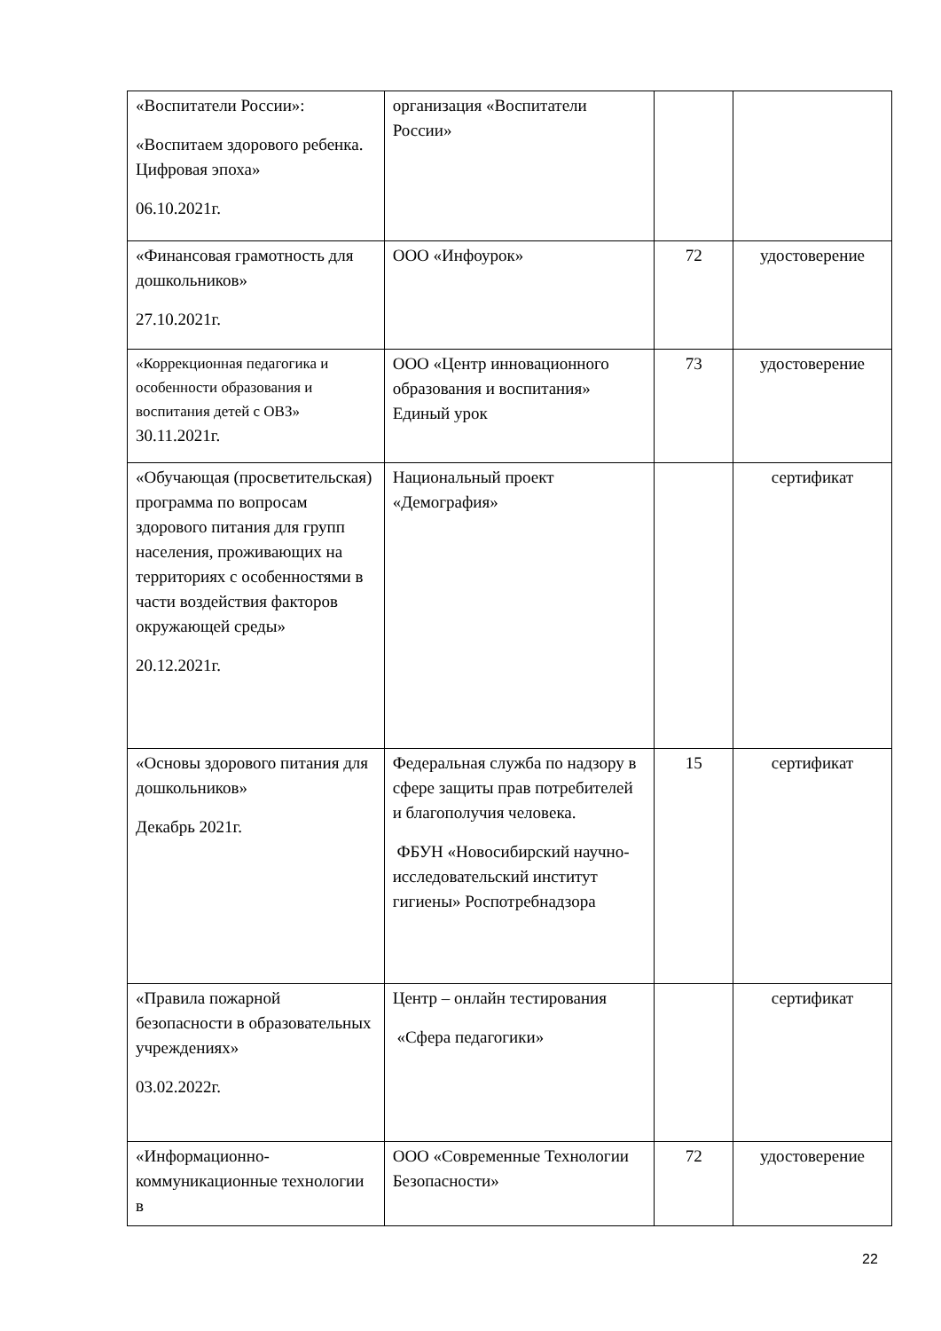| «Воспитатели России»: «Воспитаем здорового ребенка. Цифровая эпоха» 06.10.2021г. | организация «Воспитатели России» | | |
| «Финансовая грамотность для дошкольников» 27.10.2021г. | ООО «Инфоурок» | 72 | удостоверение |
| «Коррекционная педагогика и особенности образования и воспитания детей с ОВЗ» 30.11.2021г. | ООО «Центр инновационного образования и воспитания» Единый урок | 73 | удостоверение |
| «Обучающая (просветительская) программа по вопросам здорового питания для групп населения, проживающих на территориях с особенностями в части воздействия факторов окружающей среды» 20.12.2021г. | Национальный проект «Демография» | | сертификат |
| «Основы здорового питания для дошкольников» Декабрь 2021г. | Федеральная служба по надзору в сфере защиты прав потребителей и благополучия человека. ФБУН «Новосибирский научно-исследовательский институт гигиены» Роспотребнадзора | 15 | сертификат |
| «Правила пожарной безопасности в образовательных учреждениях» 03.02.2022г. | Центр – онлайн тестирования «Сфера педагогики» | | сертификат |
| «Информационно-коммуникационные технологии в | ООО «Современные Технологии Безопасности» | 72 | удостоверение |
22